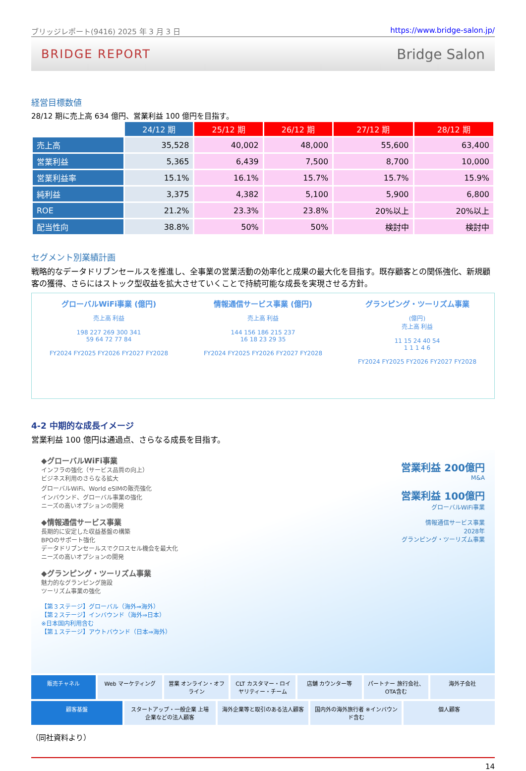ブリッジレポート(9416) 2025 年 3 月 3 日 https://www.bridge-salon.jp/
BRIDGE REPORT Bridge Salon
経営目標数値
28/12 期に売上高 634 億円、営業利益 100 億円を目指す。
| | 24/12 期 | 25/12 期 | 26/12 期 | 27/12 期 | 28/12 期 |
| --- | --- | --- | --- | --- | --- |
| 売上高 | 35,528 | 40,002 | 48,000 | 55,600 | 63,400 |
| 営業利益 | 5,365 | 6,439 | 7,500 | 8,700 | 10,000 |
| 営業利益率 | 15.1% | 16.1% | 15.7% | 15.7% | 15.9% |
| 純利益 | 3,375 | 4,382 | 5,100 | 5,900 | 6,800 |
| ROE | 21.2% | 23.3% | 23.8% | 20%以上 | 20%以上 |
| 配当性向 | 38.8% | 50% | 50% | 検討中 | 検討中 |
セグメント別業績計画
戦略的なデータドリブンセールスを推進し、全事業の営業活動の効率化と成果の最大化を目指す。既存顧客との関係強化、新規顧客の獲得、さらにはストック型収益を拡大させていくことで持続可能な成長を実現させる方針。
グローバルWiFi事業 (億円)
売上高 利益
198 227 269 300 341
59 64 72 77 84
FY2024 FY2025 FY2026 FY2027 FY2028
情報通信サービス事業 (億円)
売上高 利益
144 156 186 215 237
16 18 23 29 35
FY2024 FY2025 FY2026 FY2027 FY2028
グランピング・ツーリズム事業
(億円)
売上高 利益
11 15 24 40 54
1 1 1 4 6
FY2024 FY2025 FY2026 FY2027 FY2028
4-2 中期的な成長イメージ
営業利益 100 億円は通過点、さらなる成長を目指す。
◆グローバルWiFi事業
インフラの強化（サービス品質の向上）
ビジネス利用のさらなる拡大
グローバルWiFi、World eSIMの販売強化
インバウンド、グローバル事業の強化
ニーズの高いオプションの開発
◆情報通信サービス事業
長期的に安定した収益基盤の構築
BPOのサポート強化
データドリブンセールスでクロスセル機会を最大化
ニーズの高いオプションの開発
◆グランピング・ツーリズム事業
魅力的なグランピング施設
ツーリズム事業の強化
【第３ステージ】グローバル（海外⇒海外）
【第２ステージ】インバウンド（海外⇒日本）
※日本国内利用含む
【第１ステージ】アウトバウンド（日本⇒海外）
営業利益 200億円
M&A
営業利益 100億円
グローバルWiFi事業
情報通信サービス事業
2028年
グランピング・ツーリズム事業
販売チャネル Web マーケティング 営業 オンライン・オフライン CLT カスタマー・ロイヤリティー・チーム
店舗 カウンター等 パートナー 旅行会社、OTA含む 海外子会社
顧客基盤 スタートアップ・一般企業 上場企業などの法人顧客
海外企業等と取引のある法人顧客 国内外の海外旅行者 ※インバウンド含む
個人顧客
（同社資料より）
14